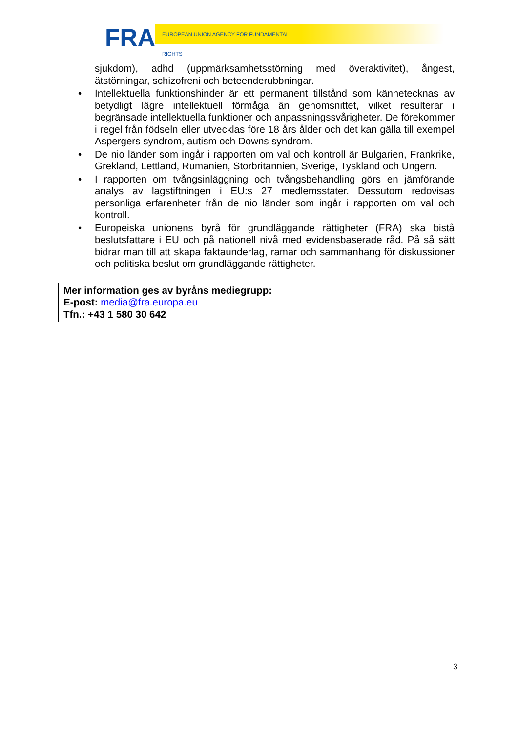FRA EUROPEAN UNION AGENCY FOR FUNDAMENTAL RIGHTS
sjukdom), adhd (uppmärksamhetsstörning med överaktivitet), ångest, ätstörningar, schizofreni och beteenderubbningar.
• Intellektuella funktionshinder är ett permanent tillstånd som kännetecknas av betydligt lägre intellektuell förmåga än genomsnittet, vilket resulterar i begränsade intellektuella funktioner och anpassningssvårigheter. De förekommer i regel från födseln eller utvecklas före 18 års ålder och det kan gälla till exempel Aspergers syndrom, autism och Downs syndrom.
• De nio länder som ingår i rapporten om val och kontroll är Bulgarien, Frankrike, Grekland, Lettland, Rumänien, Storbritannien, Sverige, Tyskland och Ungern.
• I rapporten om tvångsinläggning och tvångsbehandling görs en jämförande analys av lagstiftningen i EU:s 27 medlemsstater. Dessutom redovisas personliga erfarenheter från de nio länder som ingår i rapporten om val och kontroll.
• Europeiska unionens byrå för grundläggande rättigheter (FRA) ska bistå beslutsfattare i EU och på nationell nivå med evidensbaserade råd. På så sätt bidrar man till att skapa faktaunderlag, ramar och sammanhang för diskussioner och politiska beslut om grundläggande rättigheter.
Mer information ges av byråns mediegrupp:
E-post: media@fra.europa.eu
Tfn.: +43 1 580 30 642
3